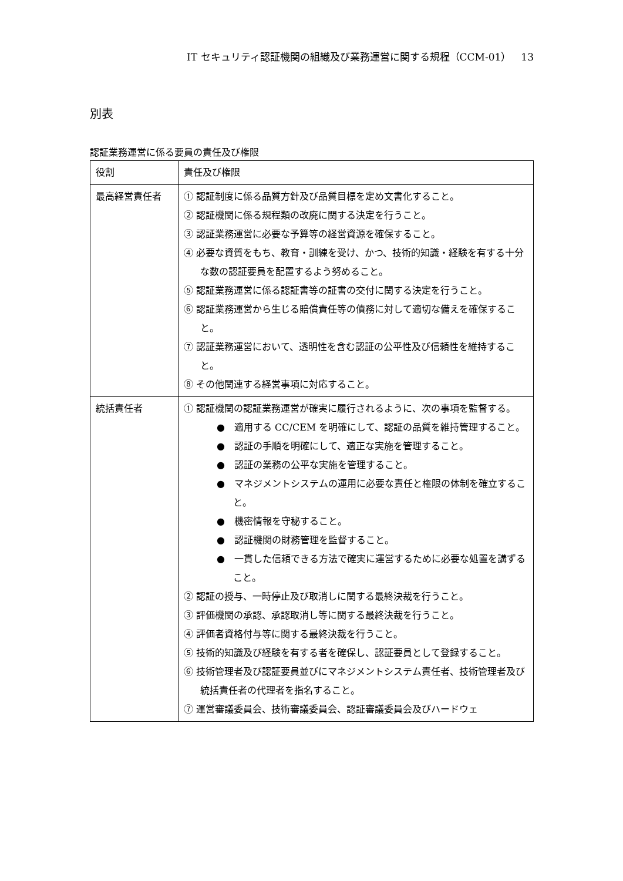IT セキュリティ認証機関の組織及び業務運営に関する規程（CCM-01）　13
別表
認証業務運営に係る要員の責任及び権限
| 役割 | 責任及び権限 |
| --- | --- |
| 最高経営責任者 | ① 認証制度に係る品質方針及び品質目標を定め文書化すること。 ② 認証機関に係る規程類の改廃に関する決定を行うこと。 ③ 認証業務運営に必要な予算等の経営資源を確保すること。 ④ 必要な資質をもち、教育・訓練を受け、かつ、技術的知識・経験を有する十分な数の認証要員を配置するよう努めること。 ⑤ 認証業務運営に係る認証書等の証書の交付に関する決定を行うこと。 ⑥ 認証業務運営から生じる賠償責任等の債務に対して適切な備えを確保すること。 ⑦ 認証業務運営において、透明性を含む認証の公平性及び信頼性を維持すること。 ⑧ その他関連する経営事項に対応すること。 |
| 統括責任者 | ① 認証機関の認証業務運営が確実に履行されるように、次の事項を監督する。 ● 適用する CC/CEM を明確にして、認証の品質を維持管理すること。 ● 認証の手順を明確にして、適正な実施を管理すること。 ● 認証の業務の公平な実施を管理すること。 ● マネジメントシステムの運用に必要な責任と権限の体制を確立すること。 ● 機密情報を守秘すること。 ● 認証機関の財務管理を監督すること。 ● 一貫した信頼できる方法で確実に運営するために必要な処置を講ずること。 ② 認証の授与、一時停止及び取消しに関する最終決裁を行うこと。 ③ 評価機関の承認、承認取消し等に関する最終決裁を行うこと。 ④ 評価者資格付与等に関する最終決裁を行うこと。 ⑤ 技術的知識及び経験を有する者を確保し、認証要員として登録すること。 ⑥ 技術管理者及び認証要員並びにマネジメントシステム責任者、技術管理者及び統括責任者の代理者を指名すること。 ⑦ 運営審議委員会、技術審議委員会、認証審議委員会及びハードウェ |